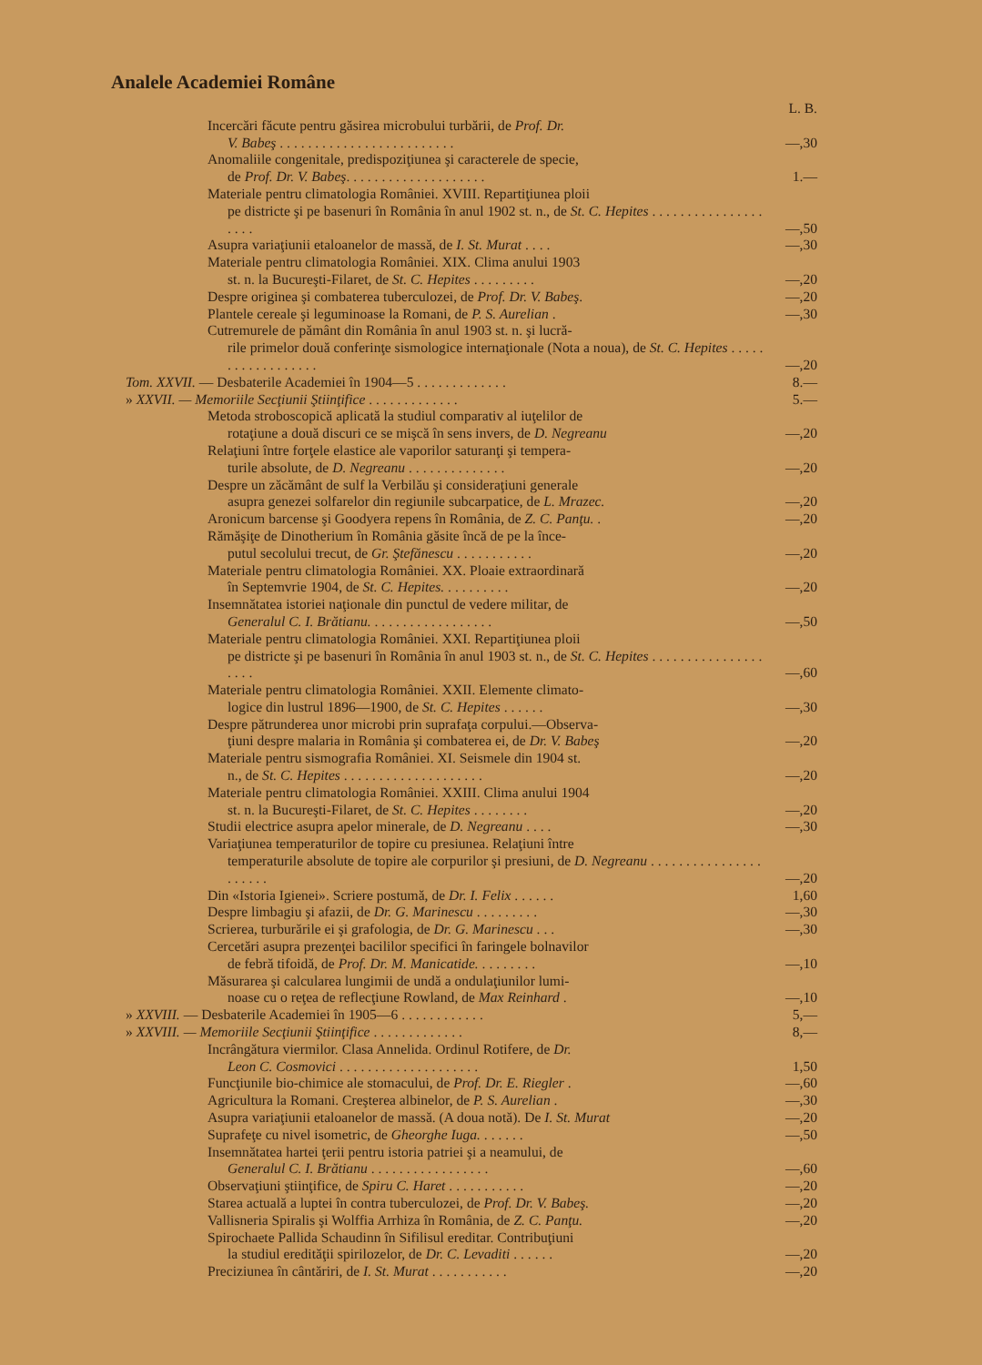Analele Academiei Române
| | | L. B. |
| | Incercări făcute pentru găsirea microbului turbării, de Prof. Dr. V. Babeş . . . . . . . . . . . . . . . . . . . . . . . . . | —,30 |
| | Anomaliile congenitale, predispoziţiunea şi caracterele de specie, de Prof. Dr. V. Babeş . . . . . . . . . . . . . . . . . . . . | 1.— |
| | Materiale pentru climatologia României. XVIII. Repartiţiunea ploii pe districte şi pe basenuri în România în anul 1902 st. n., de St. C. Hepites . . . . . . . . . . . . . . . . . . . . | —,50 |
| | Asupra variaţiunii etaloanelor de massă, de I. St. Murat . . . . | —,30 |
| | Materiale pentru climatologia României. XIX. Clima anului 1903 st. n. la Bucureşti-Filaret, de St. C. Hepites . . . . . . . . . | —,20 |
| | Despre originea şi combaterea tuberculozei, de Prof. Dr. V. Babeş . | —,20 |
| | Plantele cereale şi leguminoase la Romani, de P. S. Aurelian . | —,30 |
| | Cutremurele de pământ din România în anul 1903 st. n. şi lucră- rile primelor două conferinţe sismologice internaţionale (Nota a noua), de St. C. Hepites . . . . . . . . . . . . . . . . . . | —,20 |
| Tom. XXVII. — Desbaterile Academiei în 1904—5 . . . . . . . . . . . . . | | 8.— |
| » XXVII. — Memoriile Secţiunii Ştiinţifice . . . . . . . . . . . . . | | 5.— |
| | Metoda stroboscopică aplicată la studiul comparativ al iuţelilor de rotaţiune a două discuri ce se mişcă în sens invers, de D. Negreanu | —,20 |
| | Relaţiuni între forţele elastice ale vaporilor saturanţi şi tempera- turile absolute, de D. Negreanu . . . . . . . . . . . . . . | —,20 |
| | Despre un zăcământ de sulf la Verbilău şi consideraţiuni generale asupra genezei solfarelor din regiunile subcarpatice, de L. Mrazec. | —,20 |
| | Aronicum barcense şi Goodyera repens în România, de Z. C. Panţu. . | —,20 |
| | Rămăşiţe de Dinotherium în România găsite încă de pe la înce- putul secolului trecut, de Gr. Ştefănescu . . . . . . . . . . . | —,20 |
| | Materiale pentru climatologia României. XX. Ploaie extraordinară în Septemvrie 1904, de St. C. Hepites. . . . . . . . . . | —,20 |
| | Insemnătatea istoriei naţionale din punctul de vedere militar, de Generalul C. I. Brătianu. . . . . . . . . . . . . . . . . . | —,50 |
| | Materiale pentru climatologia României. XXI. Repartiţiunea ploii pe districte şi pe basenuri în România în anul 1903 st. n., de St. C. Hepites . . . . . . . . . . . . . . . . . . . . | —,60 |
| | Materiale pentru climatologia României. XXII. Elemente climato- logice din lustrul 1896—1900, de St. C. Hepites . . . . . . | —,30 |
| | Despre pătrunderea unor microbi prin suprafaţa corpului.—Observa- ţiuni despre malaria in România şi combaterea ei, de Dr. V. Babeş | —,20 |
| | Materiale pentru sismografia României. XI. Seismele din 1904 st. n., de St. C. Hepites . . . . . . . . . . . . . . . . . . . . | —,20 |
| | Materiale pentru climatologia României. XXIII. Clima anului 1904 st. n. la Bucureşti-Filaret, de St. C. Hepites . . . . . . . . | —,20 |
| | Studii electrice asupra apelor minerale, de D. Negreanu . . . . | —,30 |
| | Variaţiunea temperaturilor de topire cu presiunea. Relaţiuni între temperaturile absolute de topire ale corpurilor şi presiuni, de D. Negreanu . . . . . . . . . . . . . . . . . . . . . . | —,20 |
| | Din «Istoria Igienei». Scriere postumă, de Dr. I. Felix . . . . . . | 1,60 |
| | Despre limbagiu şi afazii, de Dr. G. Marinescu . . . . . . . . . | —,30 |
| | Scrierea, turburările ei şi grafologia, de Dr. G. Marinescu . . . | —,30 |
| | Cercetări asupra prezenţei bacililor specifici în faringele bolnavilor de febră tifoidă, de Prof. Dr. M. Manicatide. . . . . . . . . | —,10 |
| | Măsurarea şi calcularea lungimii de undă a ondulaţiunilor lumi- noase cu o reţea de reflecţiune Rowland, de Max Reinhard . | —,10 |
| » XXVIII. — Desbaterile Academiei în 1905—6 . . . . . . . . . . . . | | 5,— |
| » XXVIII. — Memoriile Secţiunii Ştiinţifice . . . . . . . . . . . . . | | 8,— |
| | Incrângătura viermilor. Clasa Annelida. Ordinul Rotifere, de Dr. Leon C. Cosmovici . . . . . . . . . . . . . . . . . . . . | 1,50 |
| | Funcţiunile bio-chimice ale stomacului, de Prof. Dr. E. Riegler . | —,60 |
| | Agricultura la Romani. Creşterea albinelor, de P. S. Aurelian . | —,30 |
| | Asupra variaţiunii etaloanelor de massă. (A doua notă). De I. St. Murat | —,20 |
| | Suprafeţe cu nivel isometric, de Gheorghe Iuga. . . . . . . | —,50 |
| | Insemnătatea hartei ţerii pentru istoria patriei şi a neamului, de Generalul C. I. Brătianu . . . . . . . . . . . . . . . . . | —,60 |
| | Observaţiuni ştiinţifice, de Spiru C. Haret . . . . . . . . . . . | —,20 |
| | Starea actuală a luptei în contra tuberculozei, de Prof. Dr. V. Babeş. | —,20 |
| | Vallisneria Spiralis şi Wolffia Arrhiza în România, de Z. C. Panţu. | —,20 |
| | Spirochaete Pallida Schaudinn în Sifilisul ereditar. Contribuţiuni la studiul eredităţii spirilozelor, de Dr. C. Levaditi . . . . . . | —,20 |
| | Preciziunea în cântăriri, de I. St. Murat . . . . . . . . . . . | —,20 |